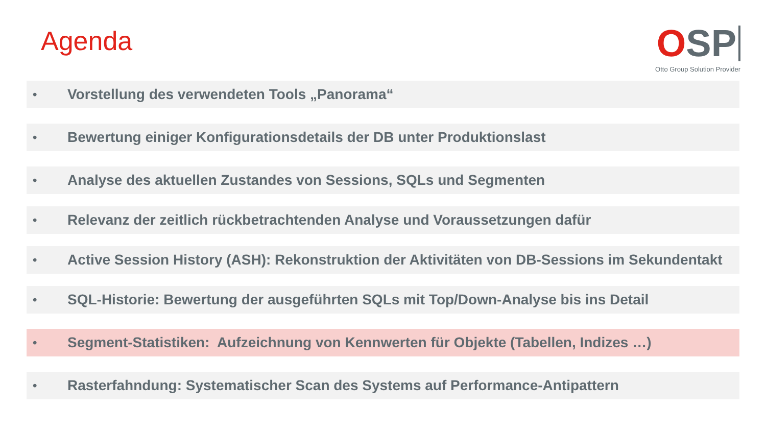Agenda
OSP
Otto Group Solution Provider
• Vorstellung des verwendeten Tools „Panorama“
• Bewertung einiger Konfigurationsdetails der DB unter Produktionslast
• Analyse des aktuellen Zustandes von Sessions, SQLs und Segmenten
• Relevanz der zeitlich rückbetrachtenden Analyse und Voraussetzungen dafür
• Active Session History (ASH): Rekonstruktion der Aktivitäten von DB-Sessions im Sekundentakt
• SQL-Historie: Bewertung der ausgeführten SQLs mit Top/Down-Analyse bis ins Detail
• Segment-Statistiken: Aufzeichnung von Kennwerten für Objekte (Tabellen, Indizes …)
• Rasterfahndung: Systematischer Scan des Systems auf Performance-Antipattern